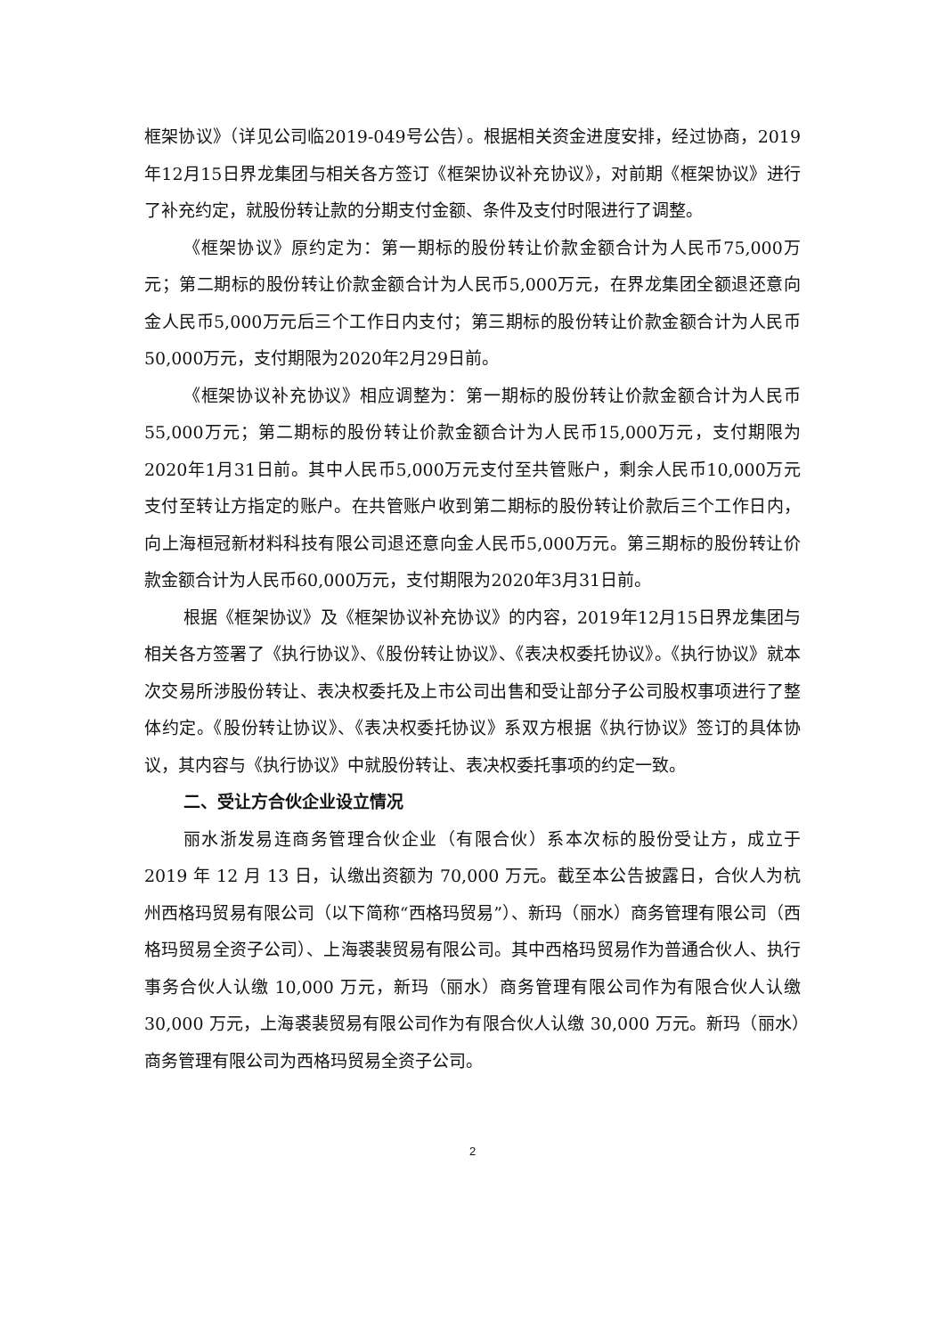框架协议》（详见公司临2019-049号公告）。根据相关资金进度安排，经过协商，2019年12月15日界龙集团与相关各方签订《框架协议补充协议》，对前期《框架协议》进行了补充约定，就股份转让款的分期支付金额、条件及支付时限进行了调整。
《框架协议》原约定为：第一期标的股份转让价款金额合计为人民币75,000万元；第二期标的股份转让价款金额合计为人民币5,000万元，在界龙集团全额退还意向金人民币5,000万元后三个工作日内支付；第三期标的股份转让价款金额合计为人民币50,000万元，支付期限为2020年2月29日前。
《框架协议补充协议》相应调整为：第一期标的股份转让价款金额合计为人民币55,000万元；第二期标的股份转让价款金额合计为人民币15,000万元，支付期限为2020年1月31日前。其中人民币5,000万元支付至共管账户，剩余人民币10,000万元支付至转让方指定的账户。在共管账户收到第二期标的股份转让价款后三个工作日内，向上海桓冠新材料科技有限公司退还意向金人民币5,000万元。第三期标的股份转让价款金额合计为人民币60,000万元，支付期限为2020年3月31日前。
根据《框架协议》及《框架协议补充协议》的内容，2019年12月15日界龙集团与相关各方签署了《执行协议》、《股份转让协议》、《表决权委托协议》。《执行协议》就本次交易所涉股份转让、表决权委托及上市公司出售和受让部分子公司股权事项进行了整体约定。《股份转让协议》、《表决权委托协议》系双方根据《执行协议》签订的具体协议，其内容与《执行协议》中就股份转让、表决权委托事项的约定一致。
二、受让方合伙企业设立情况
丽水浙发易连商务管理合伙企业（有限合伙）系本次标的股份受让方，成立于 2019 年 12 月 13 日，认缴出资额为 70,000 万元。截至本公告披露日，合伙人为杭州西格玛贸易有限公司（以下简称“西格玛贸易”）、新玛（丽水）商务管理有限公司（西格玛贸易全资子公司）、上海裘裴贸易有限公司。其中西格玛贸易作为普通合伙人、执行事务合伙人认缴 10,000 万元，新玛（丽水）商务管理有限公司作为有限合伙人认缴 30,000 万元，上海裘裴贸易有限公司作为有限合伙人认缴 30,000 万元。新玛（丽水）商务管理有限公司为西格玛贸易全资子公司。
2